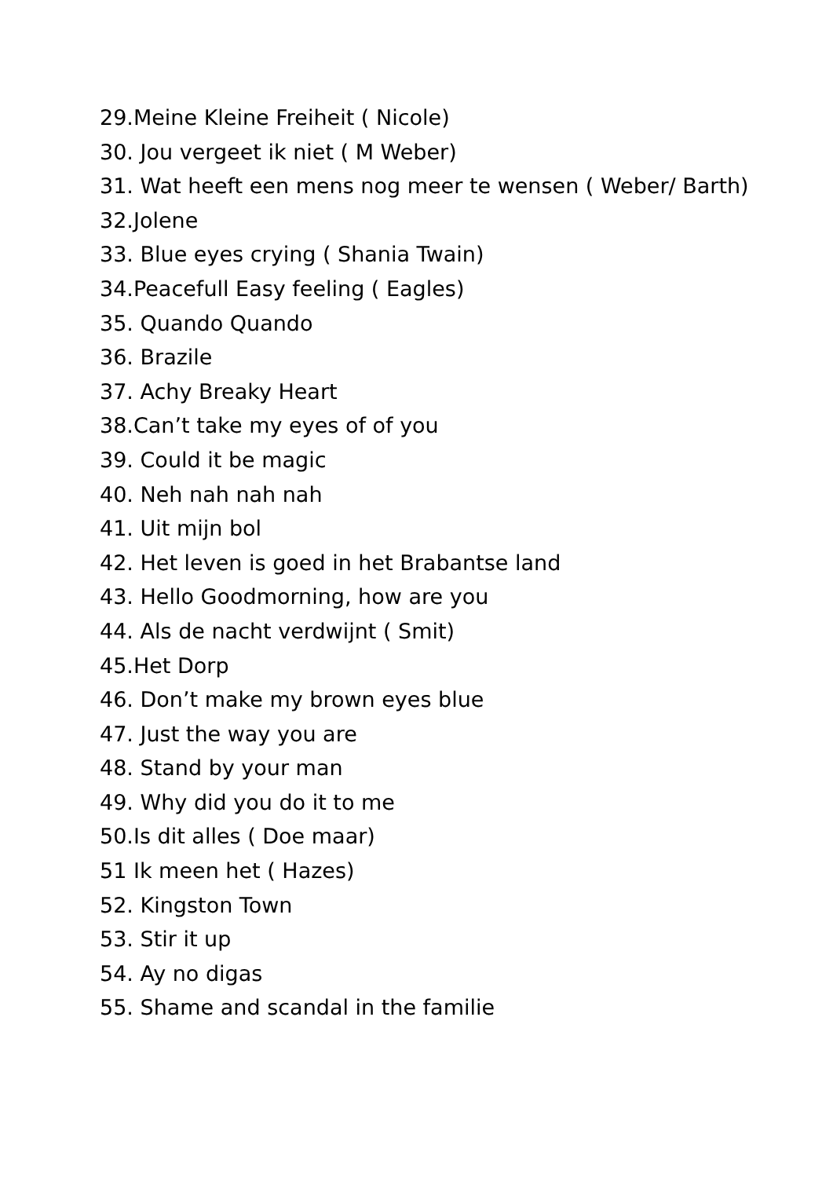29.Meine Kleine Freiheit ( Nicole)
30. Jou vergeet ik niet ( M Weber)
31. Wat heeft een mens nog meer te wensen ( Weber/ Barth)
32.Jolene
33. Blue eyes crying ( Shania Twain)
34.Peacefull Easy feeling ( Eagles)
35. Quando Quando
36. Brazile
37. Achy Breaky Heart
38.Can’t take my eyes of of you
39. Could it be magic
40. Neh nah nah nah
41. Uit mijn bol
42. Het leven is goed in het Brabantse land
43. Hello Goodmorning, how are you
44. Als de nacht verdwijnt ( Smit)
45.Het Dorp
46. Don’t make my brown eyes blue
47. Just the way you are
48. Stand by your man
49. Why did you do it to me
50.Is dit alles ( Doe maar)
51 Ik meen het ( Hazes)
52. Kingston Town
53. Stir it up
54. Ay no digas
55. Shame and scandal in the familie